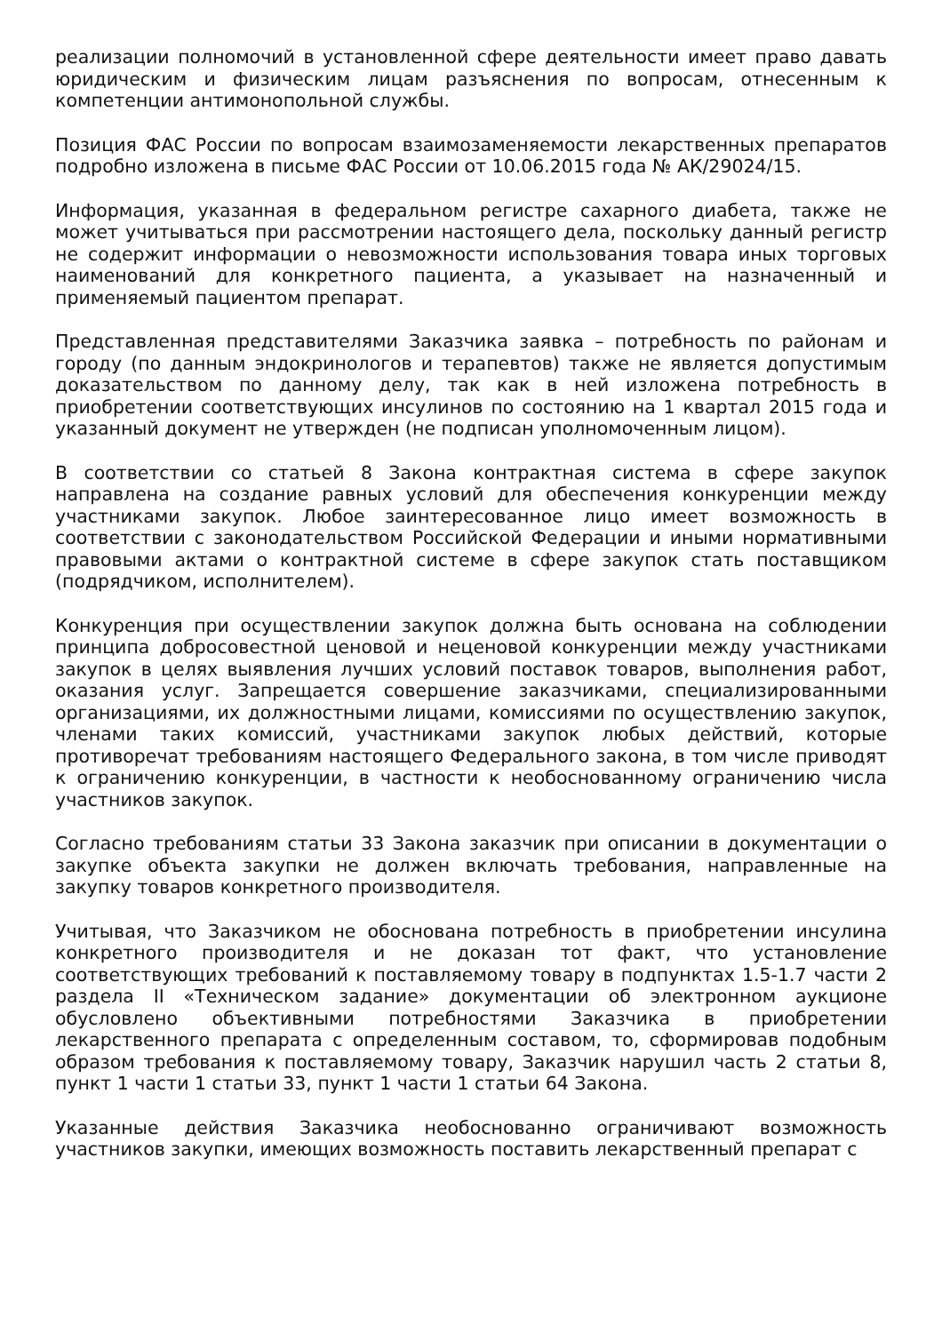реализации полномочий в установленной сфере деятельности имеет право давать юридическим и физическим лицам разъяснения по вопросам, отнесенным к компетенции антимонопольной службы.
Позиция ФАС России по вопросам взаимозаменяемости лекарственных препаратов подробно изложена в письме ФАС России от 10.06.2015 года № АК/29024/15.
Информация, указанная в федеральном регистре сахарного диабета, также не может учитываться при рассмотрении настоящего дела, поскольку данный регистр не содержит информации о невозможности использования товара иных торговых наименований для конкретного пациента, а указывает на назначенный и применяемый пациентом препарат.
Представленная представителями Заказчика заявка – потребность по районам и городу (по данным эндокринологов и терапевтов) также не является допустимым доказательством по данному делу, так как в ней изложена потребность в приобретении соответствующих инсулинов по состоянию на 1 квартал 2015 года и указанный документ не утвержден (не подписан уполномоченным лицом).
В соответствии со статьей 8 Закона контрактная система в сфере закупок направлена на создание равных условий для обеспечения конкуренции между участниками закупок. Любое заинтересованное лицо имеет возможность в соответствии с законодательством Российской Федерации и иными нормативными правовыми актами о контрактной системе в сфере закупок стать поставщиком (подрядчиком, исполнителем).
Конкуренция при осуществлении закупок должна быть основана на соблюдении принципа добросовестной ценовой и неценовой конкуренции между участниками закупок в целях выявления лучших условий поставок товаров, выполнения работ, оказания услуг. Запрещается совершение заказчиками, специализированными организациями, их должностными лицами, комиссиями по осуществлению закупок, членами таких комиссий, участниками закупок любых действий, которые противоречат требованиям настоящего Федерального закона, в том числе приводят к ограничению конкуренции, в частности к необоснованному ограничению числа участников закупок.
Согласно требованиям статьи 33 Закона заказчик при описании в документации о закупке объекта закупки не должен включать требования, направленные на закупку товаров конкретного производителя.
Учитывая, что Заказчиком не обоснована потребность в приобретении инсулина конкретного производителя и не доказан тот факт, что установление соответствующих требований к поставляемому товару в подпунктах 1.5-1.7 части 2 раздела II «Техническом задание» документации об электронном аукционе обусловлено объективными потребностями Заказчика в приобретении лекарственного препарата с определенным составом, то, сформировав подобным образом требования к поставляемому товару, Заказчик нарушил часть 2 статьи 8, пункт 1 части 1 статьи 33, пункт 1 части 1 статьи 64 Закона.
Указанные действия Заказчика необоснованно ограничивают возможность участников закупки, имеющих возможность поставить лекарственный препарат с